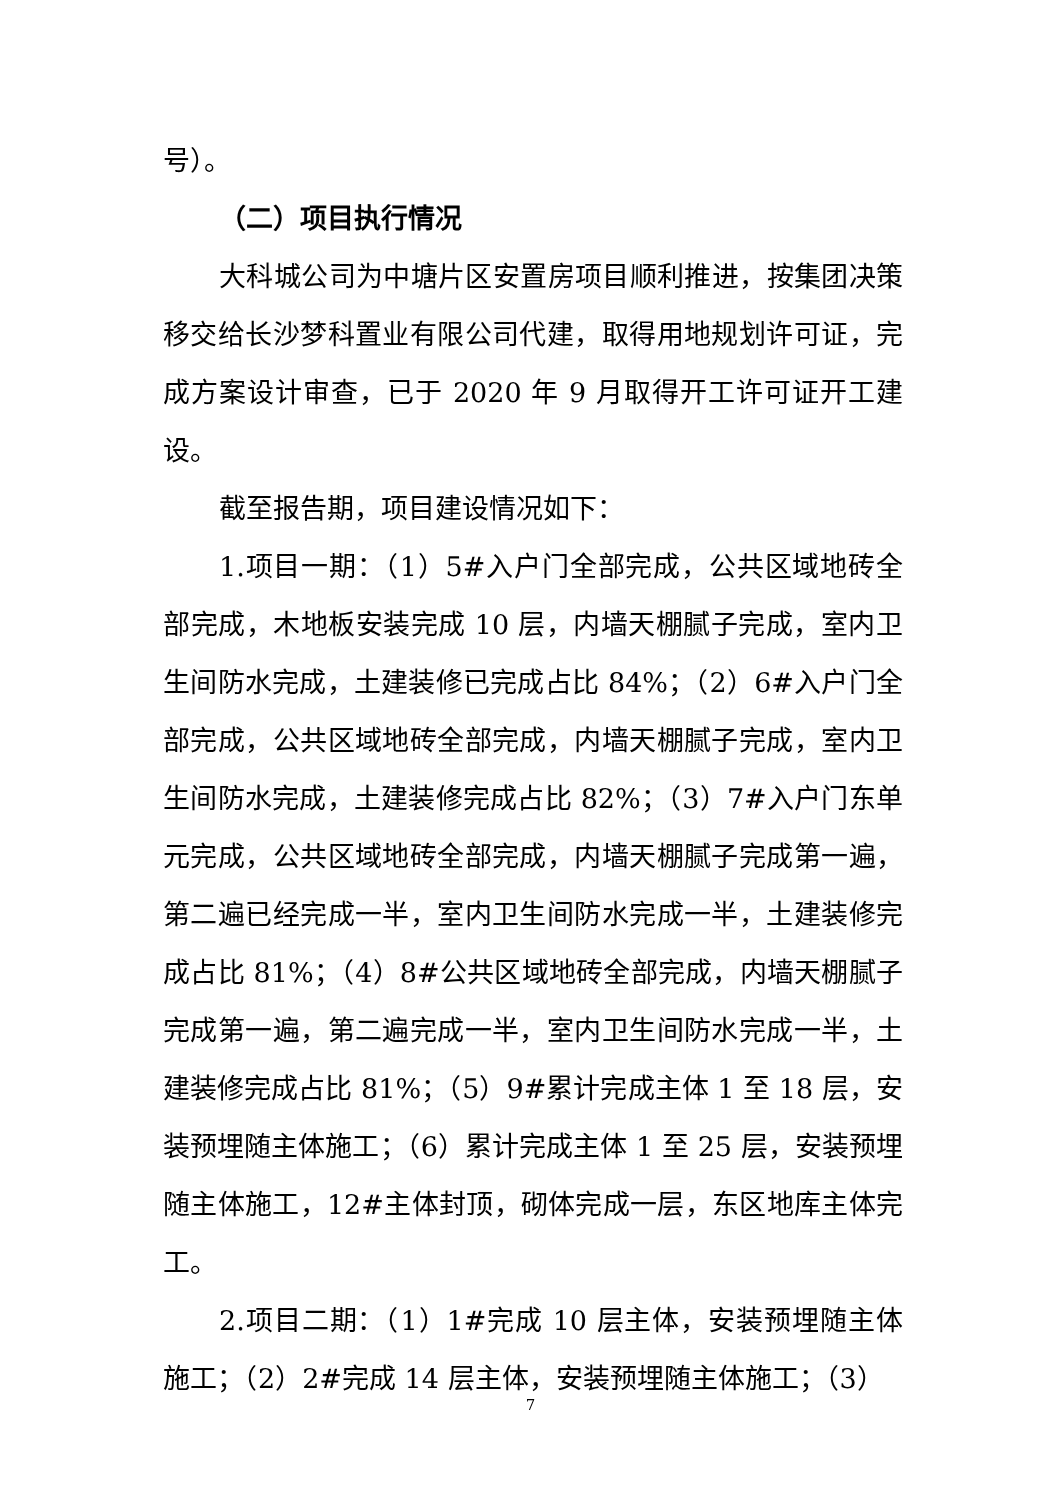号）。
（二）项目执行情况
大科城公司为中塘片区安置房项目顺利推进，按集团决策移交给长沙梦科置业有限公司代建，取得用地规划许可证，完成方案设计审查，已于 2020 年 9 月取得开工许可证开工建设。
截至报告期，项目建设情况如下：
1.项目一期：（1）5#入户门全部完成，公共区域地砖全部完成，木地板安装完成 10 层，内墙天棚腻子完成，室内卫生间防水完成，土建装修已完成占比 84%；（2）6#入户门全部完成，公共区域地砖全部完成，内墙天棚腻子完成，室内卫生间防水完成，土建装修完成占比 82%；（3）7#入户门东单元完成，公共区域地砖全部完成，内墙天棚腻子完成第一遍，第二遍已经完成一半，室内卫生间防水完成一半，土建装修完成占比 81%；（4）8#公共区域地砖全部完成，内墙天棚腻子完成第一遍，第二遍完成一半，室内卫生间防水完成一半，土建装修完成占比 81%；（5）9#累计完成主体 1 至 18 层，安装预埋随主体施工；（6）累计完成主体 1 至 25 层，安装预埋随主体施工，12#主体封顶，砌体完成一层，东区地库主体完工。
2.项目二期：（1）1#完成 10 层主体，安装预埋随主体施工；（2）2#完成 14 层主体，安装预埋随主体施工；（3）
7